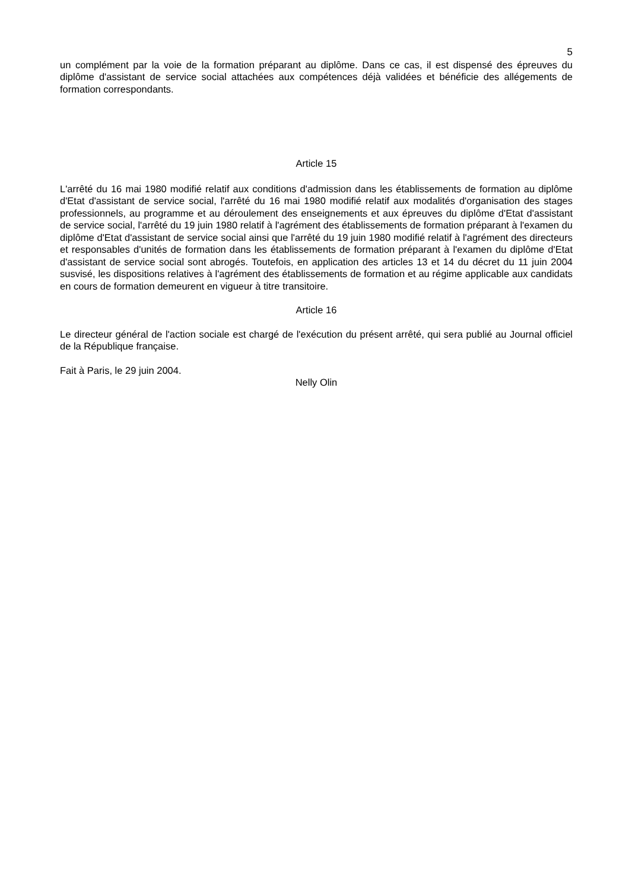5
un complément par la voie de la formation préparant au diplôme. Dans ce cas, il est dispensé des épreuves du diplôme d'assistant de service social attachées aux compétences déjà validées et bénéficie des allégements de formation correspondants.
Article 15
L'arrêté du 16 mai 1980 modifié relatif aux conditions d'admission dans les établissements de formation au diplôme d'Etat d'assistant de service social, l'arrêté du 16 mai 1980 modifié relatif aux modalités d'organisation des stages professionnels, au programme et au déroulement des enseignements et aux épreuves du diplôme d'Etat d'assistant de service social, l'arrêté du 19 juin 1980 relatif à l'agrément des établissements de formation préparant à l'examen du diplôme d'Etat d'assistant de service social ainsi que l'arrêté du 19 juin 1980 modifié relatif à l'agrément des directeurs et responsables d'unités de formation dans les établissements de formation préparant à l'examen du diplôme d'Etat d'assistant de service social sont abrogés. Toutefois, en application des articles 13 et 14 du décret du 11 juin 2004 susvisé, les dispositions relatives à l'agrément des établissements de formation et au régime applicable aux candidats en cours de formation demeurent en vigueur à titre transitoire.
Article 16
Le directeur général de l'action sociale est chargé de l'exécution du présent arrêté, qui sera publié au Journal officiel de la République française.
Fait à Paris, le 29 juin 2004.
Nelly Olin